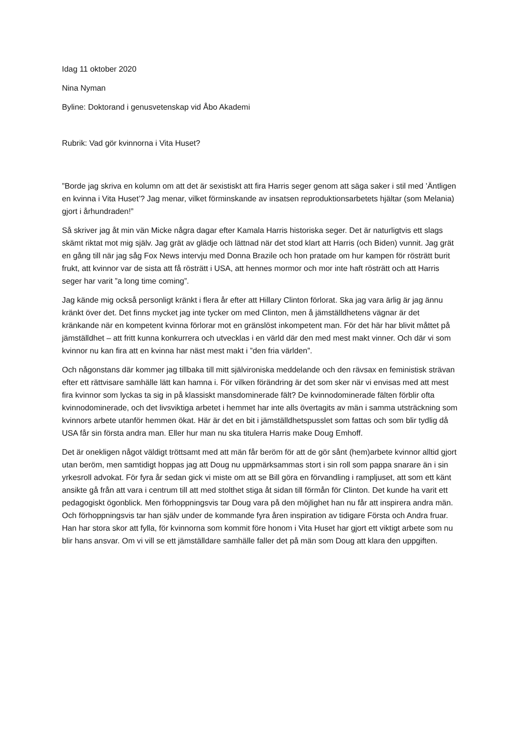Idag 11 oktober 2020
Nina Nyman
Byline: Doktorand i genusvetenskap vid Åbo Akademi
Rubrik: Vad gör kvinnorna i Vita Huset?
”Borde jag skriva en kolumn om att det är sexistiskt att fira Harris seger genom att säga saker i stil med ’Äntligen en kvinna i Vita Huset’? Jag menar, vilket förminskande av insatsen reproduktionsarbetets hjältar (som Melania) gjort i århundraden!”
Så skriver jag åt min vän Micke några dagar efter Kamala Harris historiska seger. Det är naturligtvis ett slags skämt riktat mot mig själv. Jag grät av glädje och lättnad när det stod klart att Harris (och Biden) vunnit. Jag grät en gång till när jag såg Fox News intervju med Donna Brazile och hon pratade om hur kampen för rösträtt burit frukt, att kvinnor var de sista att få rösträtt i USA, att hennes mormor och mor inte haft rösträtt och att Harris seger har varit ”a long time coming”.
Jag kände mig också personligt kränkt i flera år efter att Hillary Clinton förlorat. Ska jag vara ärlig är jag ännu kränkt över det. Det finns mycket jag inte tycker om med Clinton, men å jämställdhetens vägnar är det kränkande när en kompetent kvinna förlorar mot en gränslöst inkompetent man. För det här har blivit måttet på jämställdhet – att fritt kunna konkurrera och utvecklas i en värld där den med mest makt vinner. Och där vi som kvinnor nu kan fira att en kvinna har näst mest makt i ”den fria världen”.
Och någonstans där kommer jag tillbaka till mitt självironiska meddelande och den rävsax en feministisk strävan efter ett rättvisare samhälle lätt kan hamna i. För vilken förändring är det som sker när vi envisas med att mest fira kvinnor som lyckas ta sig in på klassiskt mansdominerade fält? De kvinnodominerade fälten förblir ofta kvinnodominerade, och det livsviktiga arbetet i hemmet har inte alls övertagits av män i samma utsträckning som kvinnors arbete utanför hemmen ökat. Här är det en bit i jämställdhetspusslet som fattas och som blir tydlig då USA får sin första andra man. Eller hur man nu ska titulera Harris make Doug Emhoff.
Det är onekligen något väldigt tröttsamt med att män får beröm för att de gör sånt (hem)arbete kvinnor alltid gjort utan beröm, men samtidigt hoppas jag att Doug nu uppmärksammas stort i sin roll som pappa snarare än i sin yrkesroll advokat. För fyra år sedan gick vi miste om att se Bill göra en förvandling i rampljuset, att som ett känt ansikte gå från att vara i centrum till att med stolthet stiga åt sidan till förmån för Clinton. Det kunde ha varit ett pedagogiskt ögonblick. Men förhoppningsvis tar Doug vara på den möjlighet han nu får att inspirera andra män. Och förhoppningsvis tar han själv under de kommande fyra åren inspiration av tidigare Första och Andra fruar. Han har stora skor att fylla, för kvinnorna som kommit före honom i Vita Huset har gjort ett viktigt arbete som nu blir hans ansvar. Om vi vill se ett jämställdare samhälle faller det på män som Doug att klara den uppgiften.